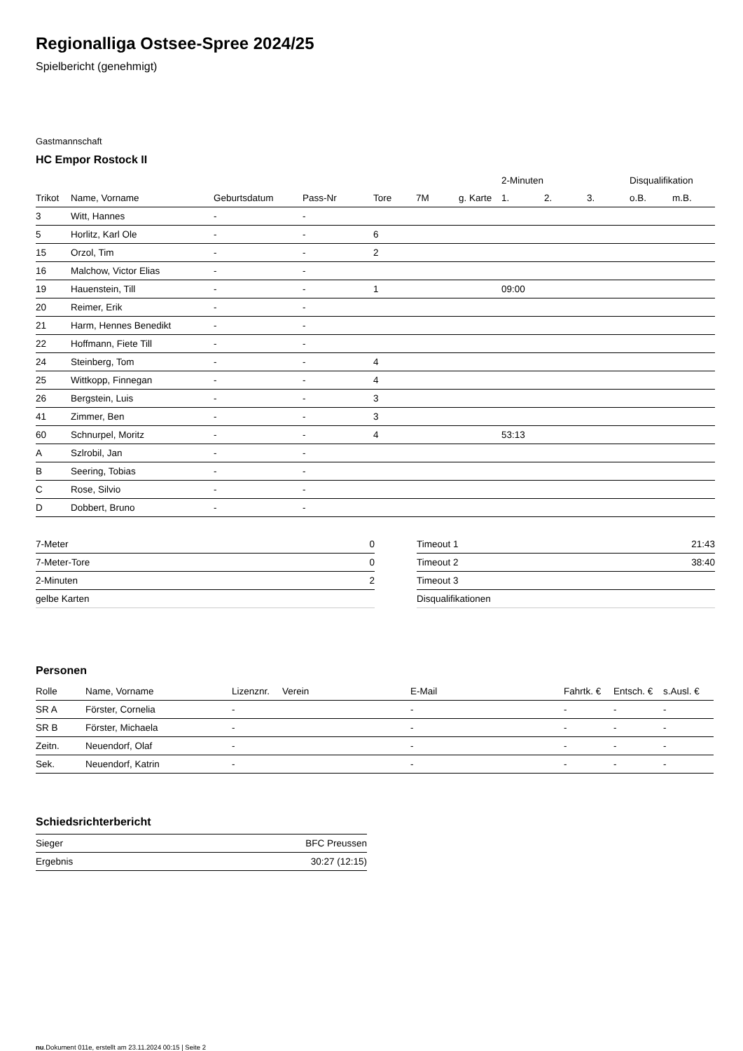Regionalliga Ostsee-Spree 2024/25
Spielbericht (genehmigt)
Gastmannschaft
HC Empor Rostock II
| | | | | | | | | 2-Minuten | | | Disqualifikation | |
| --- | --- | --- | --- | --- | --- | --- | --- | --- | --- | --- | --- | --- |
| Trikot | Name, Vorname | Geburtsdatum | Pass-Nr | Tore | 7M | g. Karte | | 1. | 2. | 3. | o.B. | m.B. |
| 3 | Witt, Hannes | - | - | | | | | | | | | |
| 5 | Horlitz, Karl Ole | - | - | 6 | | | | | | | | |
| 15 | Orzol, Tim | - | - | 2 | | | | | | | | |
| 16 | Malchow, Victor Elias | - | - | | | | | | | | | |
| 19 | Hauenstein, Till | - | - | 1 | | | | 09:00 | | | | |
| 20 | Reimer, Erik | - | - | | | | | | | | | |
| 21 | Harm, Hennes Benedikt | - | - | | | | | | | | | |
| 22 | Hoffmann, Fiete Till | - | - | | | | | | | | | |
| 24 | Steinberg, Tom | - | - | 4 | | | | | | | | |
| 25 | Wittkopp, Finnegan | - | - | 4 | | | | | | | | |
| 26 | Bergstein, Luis | - | - | 3 | | | | | | | | |
| 41 | Zimmer, Ben | - | - | 3 | | | | | | | | |
| 60 | Schnurpel, Moritz | - | - | 4 | | | | 53:13 | | | | |
| A | Szlrobil, Jan | - | - | | | | | | | | | |
| B | Seering, Tobias | - | - | | | | | | | | | |
| C | Rose, Silvio | - | - | | | | | | | | | |
| D | Dobbert, Bruno | - | - | | | | | | | | | |
| 7-Meter | 0 |
| 7-Meter-Tore | 0 |
| 2-Minuten | 2 |
| gelbe Karten | |
| Timeout 1 | 21:43 |
| Timeout 2 | 38:40 |
| Timeout 3 | |
| Disqualifikationen | |
Personen
| Rolle | Name, Vorname | Lizenznr. | Verein | E-Mail | Fahrtk. € | Entsch. € | s.Ausl. € |
| --- | --- | --- | --- | --- | --- | --- | --- |
| SR A | Förster, Cornelia | - | | - | - | - | - |
| SR B | Förster, Michaela | - | | - | - | - | - |
| Zeitn. | Neuendorf, Olaf | - | | - | - | - | - |
| Sek. | Neuendorf, Katrin | - | | - | - | - | - |
Schiedsrichterbericht
| Sieger | BFC Preussen |
| Ergebnis | 30:27 (12:15) |
nu.Dokument 011e, erstellt am 23.11.2024 00:15 | Seite 2